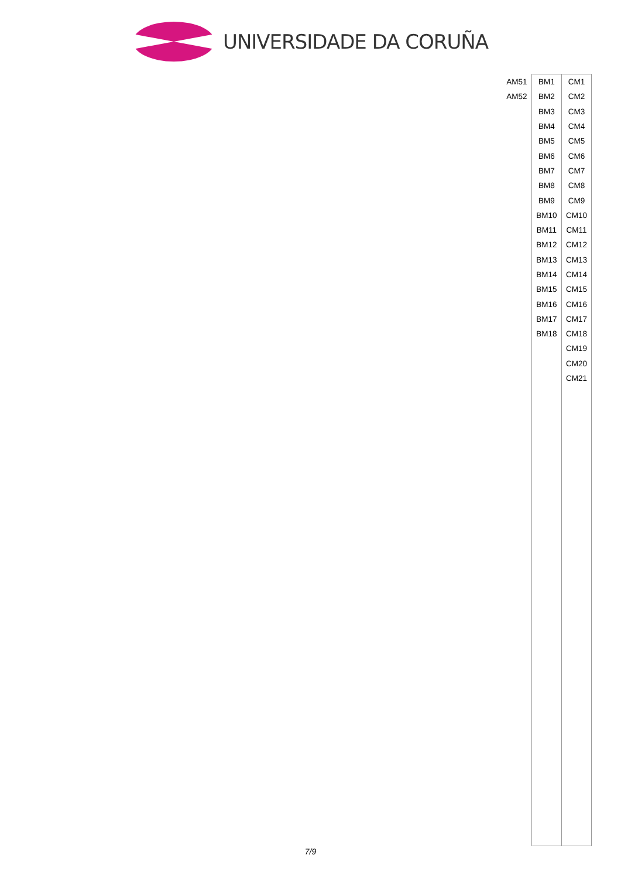UNIVERSIDADE DA CORUÑA
| AM51 | BM1 | CM1 |
| AM52 | BM2 | CM2 |
| | BM3 | CM3 |
| | BM4 | CM4 |
| | BM5 | CM5 |
| | BM6 | CM6 |
| | BM7 | CM7 |
| | BM8 | CM8 |
| | BM9 | CM9 |
| | BM10 | CM10 |
| | BM11 | CM11 |
| | BM12 | CM12 |
| | BM13 | CM13 |
| | BM14 | CM14 |
| | BM15 | CM15 |
| | BM16 | CM16 |
| | BM17 | CM17 |
| | BM18 | CM18 |
| | | CM19 |
| | | CM20 |
| | | CM21 |
7/9